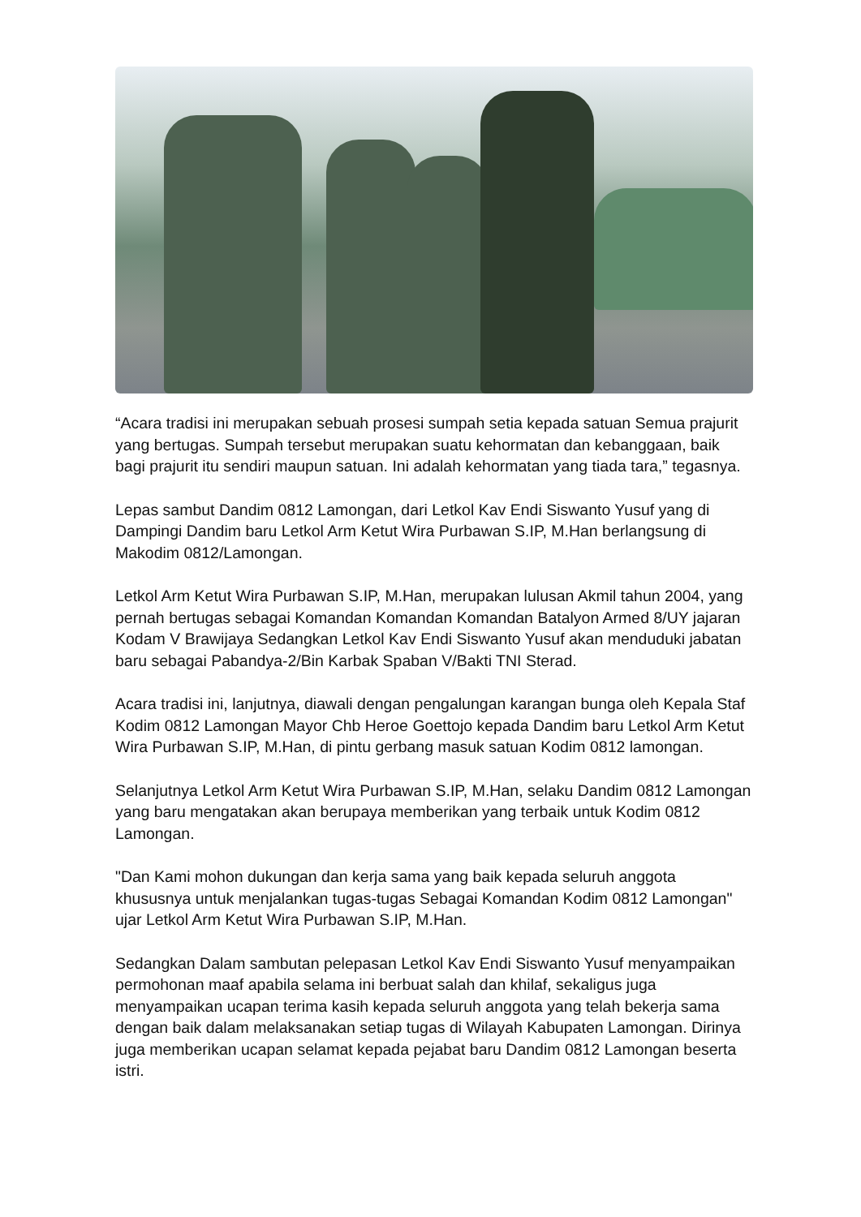“Acara tradisi ini merupakan sebuah prosesi sumpah setia kepada satuan Semua prajurit yang bertugas. Sumpah tersebut merupakan suatu kehormatan dan kebanggaan, baik bagi prajurit itu sendiri maupun satuan. Ini adalah kehormatan yang tiada tara,” tegasnya.
Lepas sambut Dandim 0812 Lamongan, dari Letkol Kav Endi Siswanto Yusuf yang di Dampingi Dandim baru Letkol Arm Ketut Wira Purbawan S.IP, M.Han berlangsung di Makodim 0812/Lamongan.
Letkol Arm Ketut Wira Purbawan S.IP, M.Han, merupakan lulusan Akmil tahun 2004, yang pernah bertugas sebagai Komandan Komandan Komandan Batalyon Armed 8/UY jajaran Kodam V Brawijaya Sedangkan Letkol Kav Endi Siswanto Yusuf akan menduduki jabatan baru sebagai Pabandya-2/Bin Karbak Spaban V/Bakti TNI Sterad.
Acara tradisi ini, lanjutnya, diawali dengan pengalungan karangan bunga oleh Kepala Staf Kodim 0812 Lamongan Mayor Chb Heroe Goettojo kepada Dandim baru Letkol Arm Ketut Wira Purbawan S.IP, M.Han, di pintu gerbang masuk satuan Kodim 0812 lamongan.
Selanjutnya Letkol Arm Ketut Wira Purbawan S.IP, M.Han, selaku Dandim 0812 Lamongan yang baru mengatakan akan berupaya memberikan yang terbaik untuk Kodim 0812 Lamongan.
"Dan Kami mohon dukungan dan kerja sama yang baik kepada seluruh anggota khususnya untuk menjalankan tugas-tugas Sebagai Komandan Kodim 0812 Lamongan" ujar Letkol Arm Ketut Wira Purbawan S.IP, M.Han.
Sedangkan Dalam sambutan pelepasan Letkol Kav Endi Siswanto Yusuf menyampaikan permohonan maaf apabila selama ini berbuat salah dan khilaf, sekaligus juga menyampaikan ucapan terima kasih kepada seluruh anggota yang telah bekerja sama dengan baik dalam melaksanakan setiap tugas di Wilayah Kabupaten Lamongan. Dirinya juga memberikan ucapan selamat kepada pejabat baru Dandim 0812 Lamongan beserta istri.